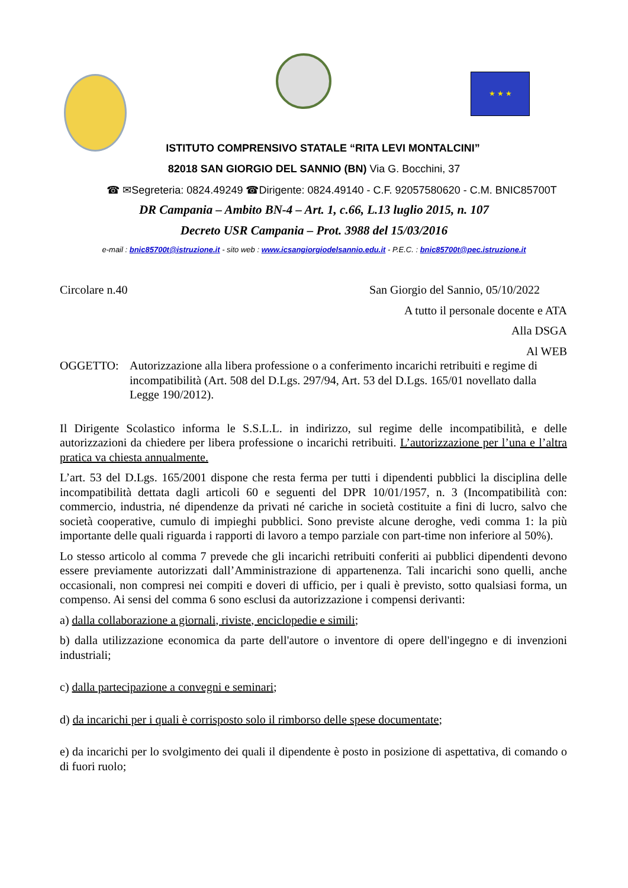★ ★ ★
ISTITUTO COMPRENSIVO STATALE “RITA LEVI MONTALCINI”
82018 SAN GIORGIO DEL SANNIO (BN) Via G. Bocchini, 37
☎ ✉Segreteria: 0824.49249 ☎Dirigente: 0824.49140 - C.F. 92057580620 - C.M. BNIC85700T
DR Campania – Ambito BN-4 – Art. 1, c.66, L.13 luglio 2015, n. 107
Decreto USR Campania – Prot. 3988 del 15/03/2016
e-mail : bnic85700t@istruzione.it - sito web : www.icsangiorgiodelsannio.edu.it - P.E.C. : bnic85700t@pec.istruzione.it
Circolare n.40 San Giorgio del Sannio, 05/10/2022
A tutto il personale docente e ATA
Alla DSGA
Al WEB
OGGETTO: Autorizzazione alla libera professione o a conferimento incarichi retribuiti e regime di incompatibilità (Art. 508 del D.Lgs. 297/94, Art. 53 del D.Lgs. 165/01 novellato dalla Legge 190/2012).
Il Dirigente Scolastico informa le S.S.L.L. in indirizzo, sul regime delle incompatibilità, e delle autorizzazioni da chiedere per libera professione o incarichi retribuiti. L’autorizzazione per l’una e l’altra pratica va chiesta annualmente.
L’art. 53 del D.Lgs. 165/2001 dispone che resta ferma per tutti i dipendenti pubblici la disciplina delle incompatibilità dettata dagli articoli 60 e seguenti del DPR 10/01/1957, n. 3 (Incompatibilità con: commercio, industria, né dipendenze da privati né cariche in società costituite a fini di lucro, salvo che società cooperative, cumulo di impieghi pubblici. Sono previste alcune deroghe, vedi comma 1: la più importante delle quali riguarda i rapporti di lavoro a tempo parziale con part-time non inferiore al 50%).
Lo stesso articolo al comma 7 prevede che gli incarichi retribuiti conferiti ai pubblici dipendenti devono essere previamente autorizzati dall’Amministrazione di appartenenza. Tali incarichi sono quelli, anche occasionali, non compresi nei compiti e doveri di ufficio, per i quali è previsto, sotto qualsiasi forma, un compenso. Ai sensi del comma 6 sono esclusi da autorizzazione i compensi derivanti:
a) dalla collaborazione a giornali, riviste, enciclopedie e simili;
b) dalla utilizzazione economica da parte dell'autore o inventore di opere dell'ingegno e di invenzioni industriali;
c) dalla partecipazione a convegni e seminari;
d) da incarichi per i quali è corrisposto solo il rimborso delle spese documentate;
e) da incarichi per lo svolgimento dei quali il dipendente è posto in posizione di aspettativa, di comando o di fuori ruolo;